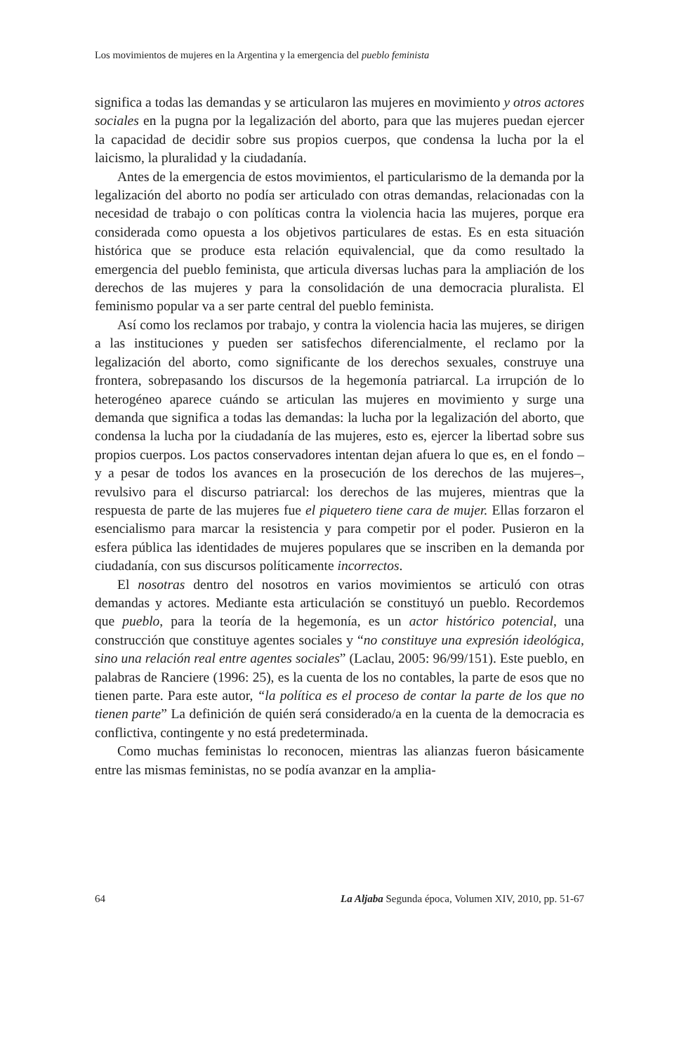Los movimientos de mujeres en la Argentina y la emergencia del pueblo feminista
significa a todas las demandas y se articularon las mujeres en movimiento y otros actores sociales en la pugna por la legalización del aborto, para que las mujeres puedan ejercer la capacidad de decidir sobre sus propios cuerpos, que condensa la lucha por la el laicismo, la pluralidad y la ciudadanía.
Antes de la emergencia de estos movimientos, el particularismo de la demanda por la legalización del aborto no podía ser articulado con otras demandas, relacionadas con la necesidad de trabajo o con políticas contra la violencia hacia las mujeres, porque era considerada como opuesta a los objetivos particulares de estas. Es en esta situación histórica que se produce esta relación equivalencial, que da como resultado la emergencia del pueblo feminista, que articula diversas luchas para la ampliación de los derechos de las mujeres y para la consolidación de una democracia pluralista. El feminismo popular va a ser parte central del pueblo feminista.
Así como los reclamos por trabajo, y contra la violencia hacia las mujeres, se dirigen a las instituciones y pueden ser satisfechos diferencialmente, el reclamo por la legalización del aborto, como significante de los derechos sexuales, construye una frontera, sobrepasando los discursos de la hegemonía patriarcal. La irrupción de lo heterogéneo aparece cuándo se articulan las mujeres en movimiento y surge una demanda que significa a todas las demandas: la lucha por la legalización del aborto, que condensa la lucha por la ciudadanía de las mujeres, esto es, ejercer la libertad sobre sus propios cuerpos. Los pactos conservadores intentan dejan afuera lo que es, en el fondo –y a pesar de todos los avances en la prosecución de los derechos de las mujeres–, revulsivo para el discurso patriarcal: los derechos de las mujeres, mientras que la respuesta de parte de las mujeres fue el piquetero tiene cara de mujer. Ellas forzaron el esencialismo para marcar la resistencia y para competir por el poder. Pusieron en la esfera pública las identidades de mujeres populares que se inscriben en la demanda por ciudadanía, con sus discursos políticamente incorrectos.
El nosotras dentro del nosotros en varios movimientos se articuló con otras demandas y actores. Mediante esta articulación se constituyó un pueblo. Recordemos que pueblo, para la teoría de la hegemonía, es un actor histórico potencial, una construcción que constituye agentes sociales y “no constituye una expresión ideológica, sino una relación real entre agentes sociales” (Laclau, 2005: 96/99/151). Este pueblo, en palabras de Ranciere (1996: 25), es la cuenta de los no contables, la parte de esos que no tienen parte. Para este autor, “la política es el proceso de contar la parte de los que no tienen parte” La definición de quién será considerado/a en la cuenta de la democracia es conflictiva, contingente y no está predeterminada.
Como muchas feministas lo reconocen, mientras las alianzas fueron básicamente entre las mismas feministas, no se podía avanzar en la amplia-
64 La Aljaba Segunda época, Volumen XIV, 2010, pp. 51-67